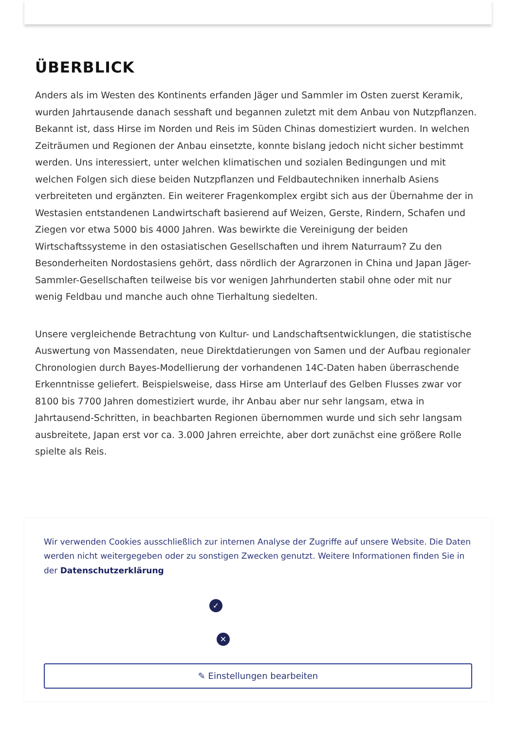ÜBERBLICK
Anders als im Westen des Kontinents erfanden Jäger und Sammler im Osten zuerst Keramik, wurden Jahrtausende danach sesshaft und begannen zuletzt mit dem Anbau von Nutzpflanzen. Bekannt ist, dass Hirse im Norden und Reis im Süden Chinas domestiziert wurden. In welchen Zeiträumen und Regionen der Anbau einsetzte, konnte bislang jedoch nicht sicher bestimmt werden. Uns interessiert, unter welchen klimatischen und sozialen Bedingungen und mit welchen Folgen sich diese beiden Nutzpflanzen und Feldbautechniken innerhalb Asiens verbreiteten und ergänzten. Ein weiterer Fragenkomplex ergibt sich aus der Übernahme der in Westasien entstandenen Landwirtschaft basierend auf Weizen, Gerste, Rindern, Schafen und Ziegen vor etwa 5000 bis 4000 Jahren. Was bewirkte die Vereinigung der beiden Wirtschaftssysteme in den ostasiatischen Gesellschaften und ihrem Naturraum? Zu den Besonderheiten Nordostasiens gehört, dass nördlich der Agrarzonen in China und Japan Jäger-Sammler-Gesellschaften teilweise bis vor wenigen Jahrhunderten stabil ohne oder mit nur wenig Feldbau und manche auch ohne Tierhaltung siedelten.
Unsere vergleichende Betrachtung von Kultur- und Landschaftsentwicklungen, die statistische Auswertung von Massendaten, neue Direktdatierungen von Samen und der Aufbau regionaler Chronologien durch Bayes-Modellierung der vorhandenen 14C-Daten haben überraschende Erkenntnisse geliefert. Beispielsweise, dass Hirse am Unterlauf des Gelben Flusses zwar vor 8100 bis 7700 Jahren domestiziert wurde, ihr Anbau aber nur sehr langsam, etwa in Jahrtausend-Schritten, in beachbarten Regionen übernommen wurde und sich sehr langsam ausbreitete, Japan erst vor ca. 3.000 Jahren erreichte, aber dort zunächst eine größere Rolle spielte als Reis.
Wir verwenden Cookies ausschließlich zur internen Analyse der Zugriffe auf unsere Website. Die Daten werden nicht weitergegeben oder zu sonstigen Zwecken genutzt. Weitere Informationen finden Sie in der Datenschutzerklärung
✓
✕
✎ Einstellungen bearbeiten